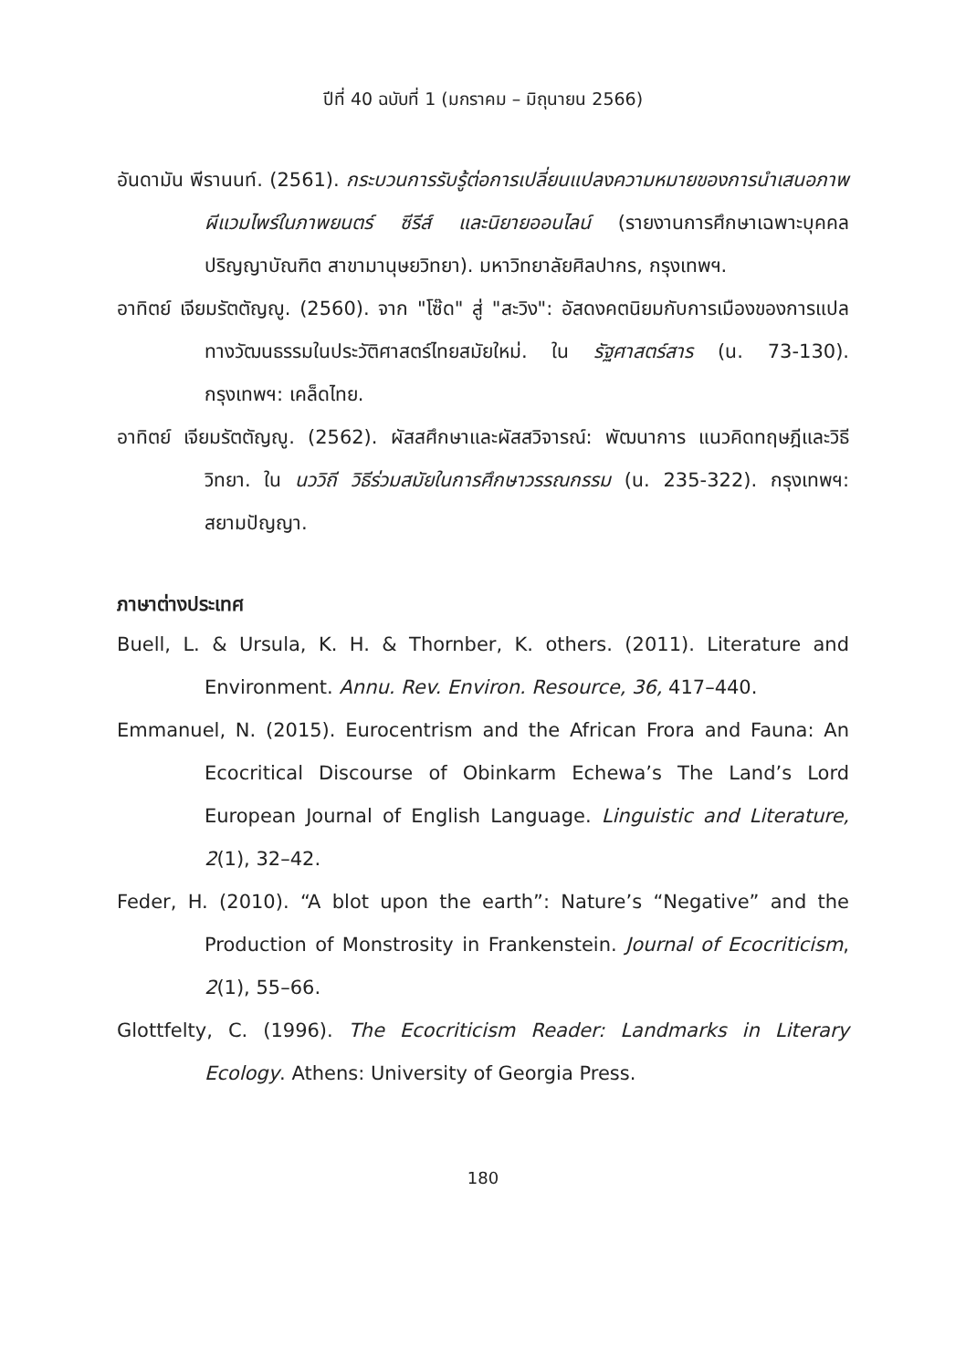ปีที่ 40 ฉบับที่ 1 (มกราคม – มิถุนายน 2566)
อันดามัน พีรานนท์. (2561). กระบวนการรับรู้ต่อการเปลี่ยนแปลงความหมายของการนำเสนอภาพผีแวมไพร์ในภาพยนตร์ ซีรีส์ และนิยายออนไลน์ (รายงานการศึกษาเฉพาะบุคคล ปริญญาบัณฑิต สาขามานุษยวิทยา). มหาวิทยาลัยศิลปากร, กรุงเทพฯ.
อาทิตย์ เจียมรัตตัญญู. (2560). จาก "โซ๊ด" สู่ "สะวิง": อัสดงคตนิยมกับการเมืองของการแปลทางวัฒนธรรมในประวัติศาสตร์ไทยสมัยใหม่. ใน รัฐศาสตร์สาร (น. 73-130). กรุงเทพฯ: เคล็ดไทย.
อาทิตย์ เจียมรัตตัญญู. (2562). ผัสสศึกษาและผัสสวิจารณ์: พัฒนาการ แนวคิดทฤษฎีและวิธีวิทยา. ใน นววิถี วิธีร่วมสมัยในการศึกษาวรรณกรรม (น. 235-322). กรุงเทพฯ: สยามปัญญา.
ภาษาต่างประเทศ
Buell, L. & Ursula, K. H. & Thornber, K. others. (2011). Literature and Environment. Annu. Rev. Environ. Resource, 36, 417–440.
Emmanuel, N. (2015). Eurocentrism and the African Frora and Fauna: An Ecocritical Discourse of Obinkarm Echewa’s The Land’s Lord European Journal of English Language. Linguistic and Literature, 2(1), 32–42.
Feder, H. (2010). “A blot upon the earth”: Nature’s “Negative” and the Production of Monstrosity in Frankenstein. Journal of Ecocriticism, 2(1), 55–66.
Glottfelty, C. (1996). The Ecocriticism Reader: Landmarks in Literary Ecology. Athens: University of Georgia Press.
180